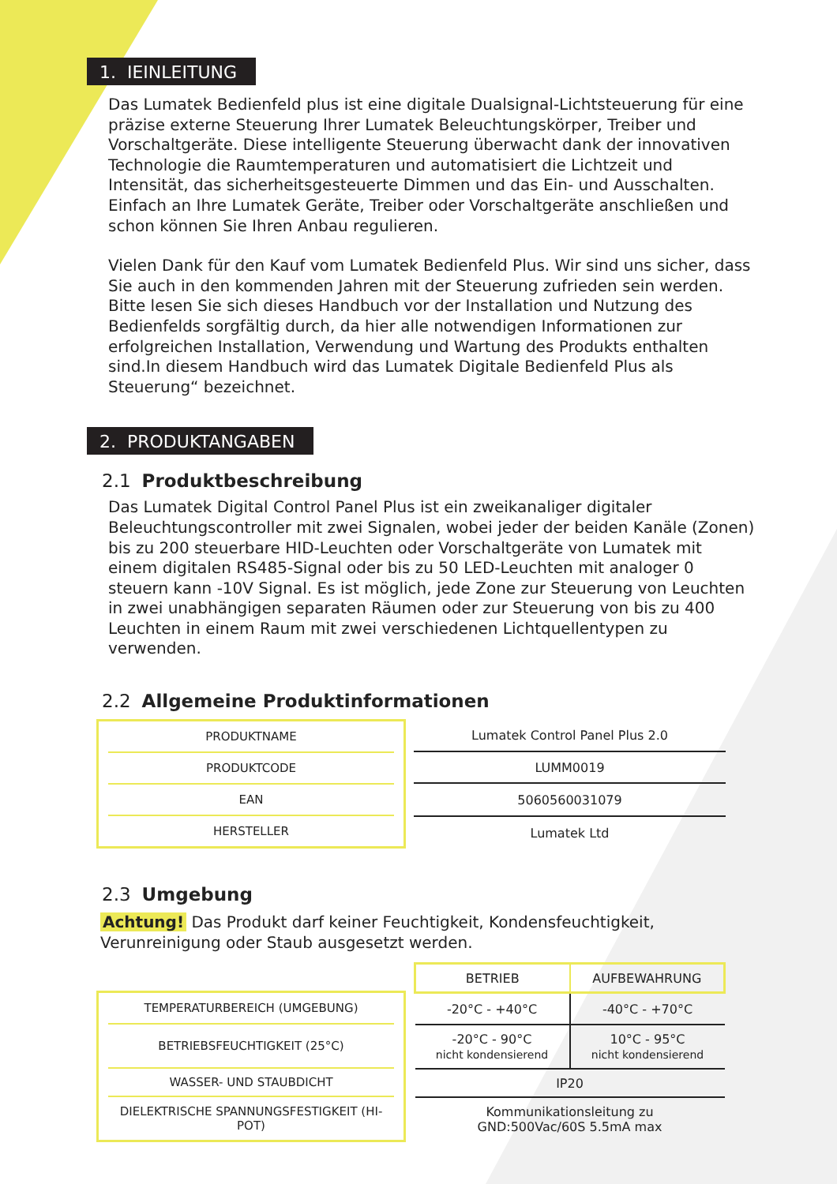1. IEINLEITUNG
Das Lumatek Bedienfeld plus ist eine digitale Dualsignal-Lichtsteuerung für eine präzise externe Steuerung Ihrer Lumatek Beleuchtungskörper, Treiber und Vorschaltgeräte. Diese intelligente Steuerung überwacht dank der innovativen Technologie die Raumtemperaturen und automatisiert die Lichtzeit und Intensität, das sicherheitsgesteuerte Dimmen und das Ein- und Ausschalten. Einfach an Ihre Lumatek Geräte, Treiber oder Vorschaltgeräte anschließen und schon können Sie Ihren Anbau regulieren.
Vielen Dank für den Kauf vom Lumatek Bedienfeld Plus. Wir sind uns sicher, dass Sie auch in den kommenden Jahren mit der Steuerung zufrieden sein werden. Bitte lesen Sie sich dieses Handbuch vor der Installation und Nutzung des Bedienfelds sorgfältig durch, da hier alle notwendigen Informationen zur erfolgreichen Installation, Verwendung und Wartung des Produkts enthalten sind.In diesem Handbuch wird das Lumatek Digitale Bedienfeld Plus als Steuerung“ bezeichnet.
2. PRODUKTANGABEN
2.1 Produktbeschreibung
Das Lumatek Digital Control Panel Plus ist ein zweikanaliger digitaler Beleuchtungscontroller mit zwei Signalen, wobei jeder der beiden Kanäle (Zonen) bis zu 200 steuerbare HID-Leuchten oder Vorschaltgeräte von Lumatek mit einem digitalen RS485-Signal oder bis zu 50 LED-Leuchten mit analoger 0 steuern kann -10V Signal. Es ist möglich, jede Zone zur Steuerung von Leuchten in zwei unabhängigen separaten Räumen oder zur Steuerung von bis zu 400 Leuchten in einem Raum mit zwei verschiedenen Lichtquellentypen zu verwenden.
2.2 Allgemeine Produktinformationen
| PRODUKTNAME |
| PRODUKTCODE |
| EAN |
| HERSTELLER |
| Lumatek Control Panel Plus 2.0 |
| LUMM0019 |
| 5060560031079 |
| Lumatek Ltd |
2.3 Umgebung
Achtung! Das Produkt darf keiner Feuchtigkeit, Kondensfeuchtigkeit, Verunreinigung oder Staub ausgesetzt werden.
| TEMPERATURBEREICH (UMGEBUNG) |
| BETRIEBSFEUCHTIGKEIT (25°C) |
| WASSER- UND STAUBDICHT |
| DIELEKTRISCHE SPANNUNGSFESTIGKEIT (HI-POT) |
| BETRIEB | AUFBEWAHRUNG |
| -20°C - +40°C | -40°C - +70°C |
| -20°C - 90°C nicht kondensierend | 10°C - 95°C nicht kondensierend |
| IP20 | |
| Kommunikationsleitung zu GND:500Vac/60S 5.5mA max | |